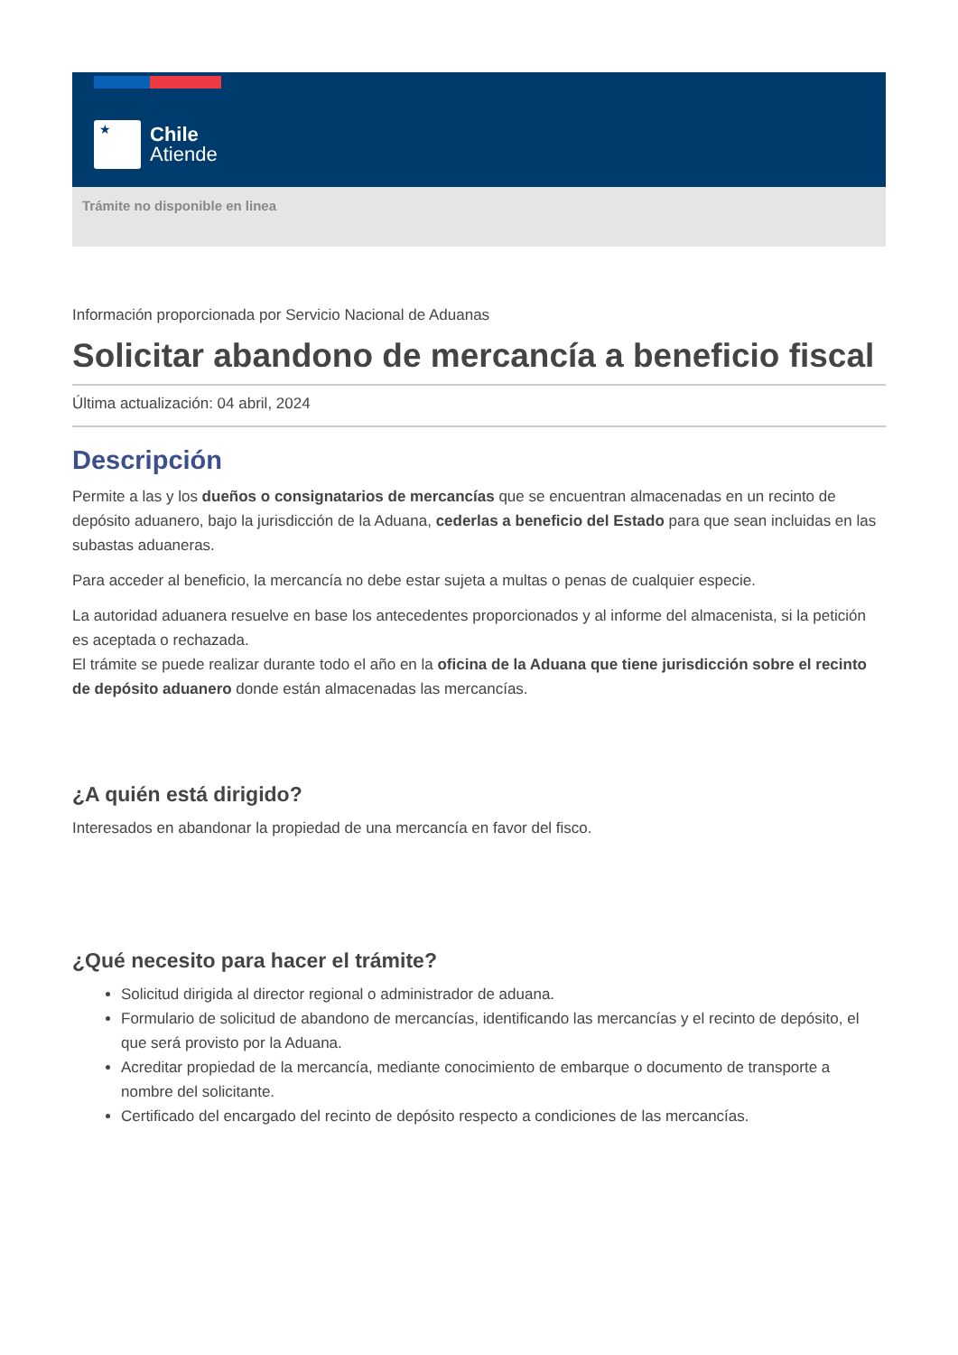★
Chile
Atiende
Trámite no disponible en linea
Información proporcionada por Servicio Nacional de Aduanas
Solicitar abandono de mercancía a beneficio fiscal
Última actualización: 04 abril, 2024
Descripción
Permite a las y los dueños o consignatarios de mercancías que se encuentran almacenadas en un recinto de depósito aduanero, bajo la jurisdicción de la Aduana, cederlas a beneficio del Estado para que sean incluidas en las subastas aduaneras.
Para acceder al beneficio, la mercancía no debe estar sujeta a multas o penas de cualquier especie.
La autoridad aduanera resuelve en base los antecedentes proporcionados y al informe del almacenista, si la petición es aceptada o rechazada.
El trámite se puede realizar durante todo el año en la oficina de la Aduana que tiene jurisdicción sobre el recinto de depósito aduanero donde están almacenadas las mercancías.
¿A quién está dirigido?
Interesados en abandonar la propiedad de una mercancía en favor del fisco.
¿Qué necesito para hacer el trámite?
Solicitud dirigida al director regional o administrador de aduana.
Formulario de solicitud de abandono de mercancías, identificando las mercancías y el recinto de depósito, el que será provisto por la Aduana.
Acreditar propiedad de la mercancía, mediante conocimiento de embarque o documento de transporte a nombre del solicitante.
Certificado del encargado del recinto de depósito respecto a condiciones de las mercancías.